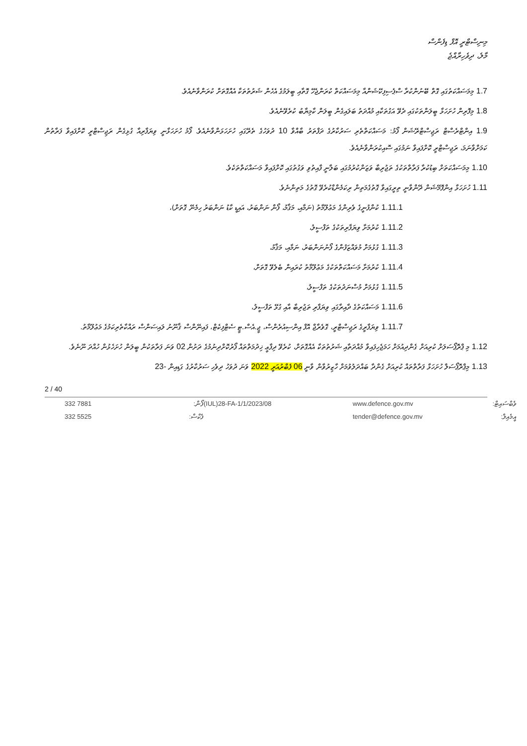މިނިސްޓްރީ އޮފް ޑިފެންސް
މާލެ، ދިވެހިރާއްޖެ
1.7 މިމަސައްކަތުގައި ގޮތް ބޭނުންކުރާ ސްޕެސިފިކޭޝަންއާ މިމަސައްކަތް ކުރަންޖެހޭ ގޮތާއި ބީލަމުގެ އެހެން ޝަރުތުތަކާ އެއްގޮތަށް ކުރަންވާނެއެވެ.
1.8 މިފޮރިން ހުށަހަޅާ ބީލަންތަކުގައި ދެވޭ އަގުތަކާއި މުއްދަތު ބަލައިގެން ބީލަން ކާމިޔާބު ކުރެވޭނެއެވެ.
1.9 އިންޓްރެސްޓް ރަޖިސްޓްރޭޝަން ފޯމު: މަސައްކަތްތެރި ސަރުކާރުގެ ދަފްތަރު ބާއްވާ 10 ދުވަހުގެ ތެރޭގައި ހުށަހަޅަންވާނެއެވެ. ފޯމު ހުށަހަޅާނީ ވިޔަފާރިއާ ގުޅިގެން ރަޖިސްޓްރީ ކޮށްފައިވާ ފަރާތުން ކަމަށްވާނަމަ، ރަޖިސްޓްރީ ކޮށްފައިވާ ނަމުގައި ސޮއިކުރަންވާނެއެވެ.
1.10 މިމަސައްކަތަށް ބިޑުކުރާ ފަރާތްތަކުގެ ތަޖުރިބާ ވަޒަންކުރުމުގައި ބަލާނީ ފާއިތުވި ވަގުތުގައި ކޮށްފައިވާ މަސައްކަތްތަކެވެ.
1.11 ހުށަހަޅާ އިންފޮމޭޝަން ދޭންވާނީ ތިރީގައިވާ ގޮތުގެމަތިން ރިކަމެންޑްކުރެވޭ ގޮތުގެ މަތިންނެވެ.
1.11.1 ކުންފުނީގެ ވެރިންގެ މަޢުލޫމާތު (ނަމާއި، މަޤާމު، ފޯން ނަންބަރު، އައިޑީ ކާޑު ނަންބަރު ހިމެނޭ ގޮތަށް)،
1.11.2 ކުރުމަށާ ވިޔަފާރިތަކުގެ ތަފްސީލު،
1.11.3 ގުޅުމަށް މުވައްޒަފުންގެ ފޯނުނަންބަރު، ނަމާއި، މަޤާމު،
1.11.4 ކުރުމަށާ މަސައްކަތްތަކުގެ މަޢުލޫމާތު ކުރައިން ބެލެވޭ ގޮތަށް،
1.11.5 ގުޅުމަށް މުސްނަދުތަކުގެ ތަފްސީލު،
1.11.6 މަސައްކަތުގެ ދާއިރާގައި ވިޔަފާރި ތަޖުރިބާ އާއި ގުޅޭ ތަފްސީލު،
1.11.7 ވިޔަފާރީގެ ރަޖިސްޓްރީ، ގޮވެރާޖް އޮފް އިންސިއުރެންސް، ޖީ.އެސް.ޓީ ސެޓްފިކެޓް، ފައިނޭންސް ޤާނޫނު ލައިސަންސް ރައްކާތެރިކަމުގެ މަޢުލޫމާތު.
1.12 މި ޕްރޮޕޯސަލަށް ކުރިއަށް ގެންދިއުމަށް ހަމަޖެހިފައިވާ މުއްދަތާއި ޝަރުތުތަކާ އެއްގޮތަށް، ކުރެވޭ ދިފާޢީ ޚިދުމަތްތައް ފޯރުކޮށްދިނުމުގެ ދަށުން 02 ވަނަ ފަރާތަކުން ބީލަން ހުށަހެޅުން ހުއްދަ ނޫނެވެ.
1.13 މިޕްރޮޕޯސަލް ހުށަހަޅާ ފަރާތްތައް ކުރިއަށް ގެންދާ ބައްދަލުވުމަށް ހާޒިރުވާން ވާނީ 06 ފެބްރުއަރީ 2022 ވަނަ ދުވަހު ދިވެހި ސަރުކާރުގެ ގަޑިއިން -23
2 / 40
332 7881
332 5525
ފޯން:
ފެކްސް:
(IUL)28-FA-1/1/2023/08
www.defence.gov.mv
tender@defence.gov.mv
ވެބްސައިޓް:
އީމެއިލް: